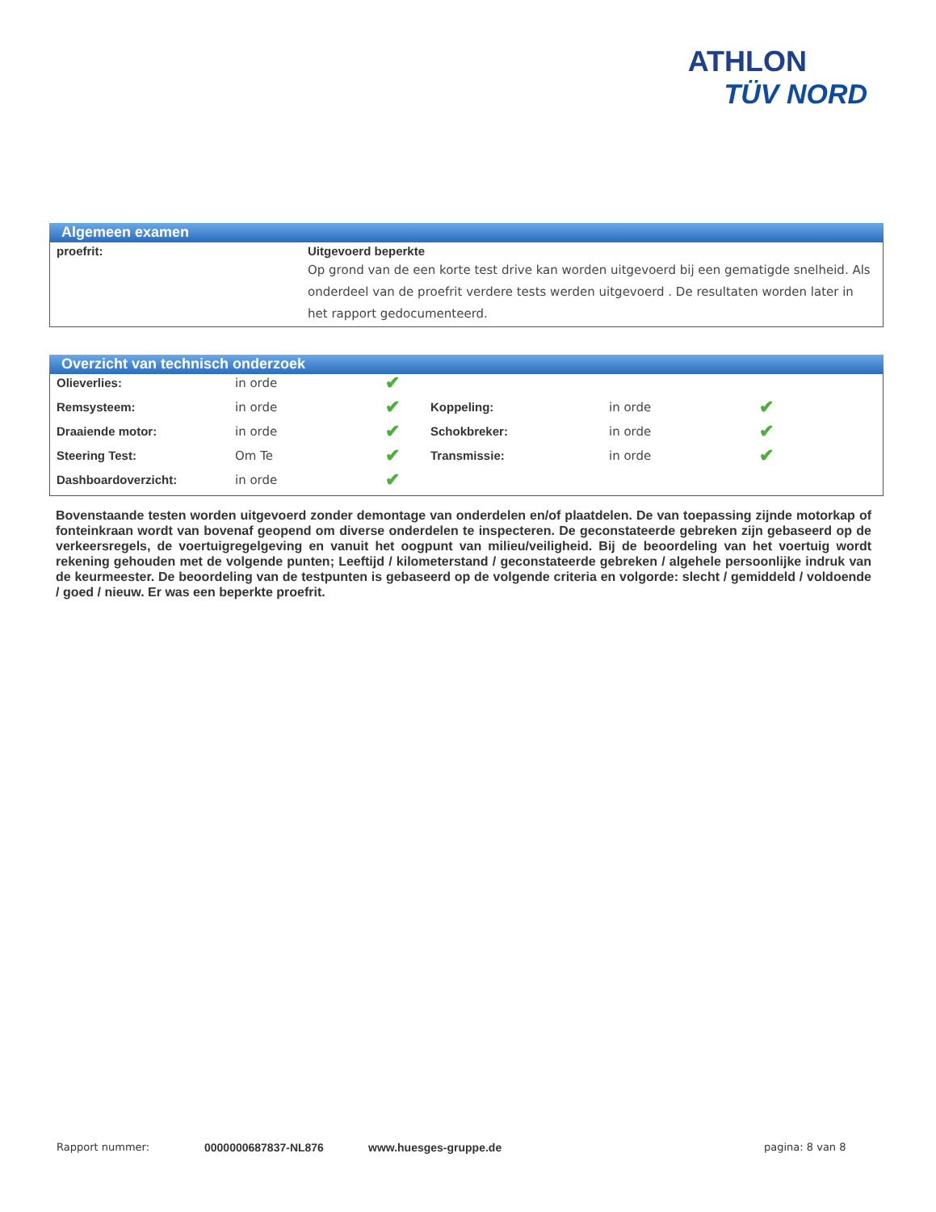ATHLON
TÜV NORD
Algemeen examen
| proefrit: | Uitgevoerd beperkte Op grond van de een korte test drive kan worden uitgevoerd bij een gematigde snelheid. Als onderdeel van de proefrit verdere tests werden uitgevoerd . De resultaten worden later in het rapport gedocumenteerd. |
Overzicht van technisch onderzoek
| Olieverlies: | in orde | ✔ | | | |
| Remsysteem: | in orde | ✔ | Koppeling: | in orde | ✔ |
| Draaiende motor: | in orde | ✔ | Schokbreker: | in orde | ✔ |
| Steering Test: | Om Te | ✔ | Transmissie: | in orde | ✔ |
| Dashboardoverzicht: | in orde | ✔ | | | |
Bovenstaande testen worden uitgevoerd zonder demontage van onderdelen en/of plaatdelen. De van toepassing zijnde motorkap of fonteinkraan wordt van bovenaf geopend om diverse onderdelen te inspecteren. De geconstateerde gebreken zijn gebaseerd op de verkeersregels, de voertuigregelgeving en vanuit het oogpunt van milieu/veiligheid. Bij de beoordeling van het voertuig wordt rekening gehouden met de volgende punten; Leeftijd / kilometerstand / geconstateerde gebreken / algehele persoonlijke indruk van de keurmeester. De beoordeling van de testpunten is gebaseerd op de volgende criteria en volgorde: slecht / gemiddeld / voldoende / goed / nieuw. Er was een beperkte proefrit.
Rapport nummer: 0000000687837-NL876 www.huesges-gruppe.de pagina: 8 van 8